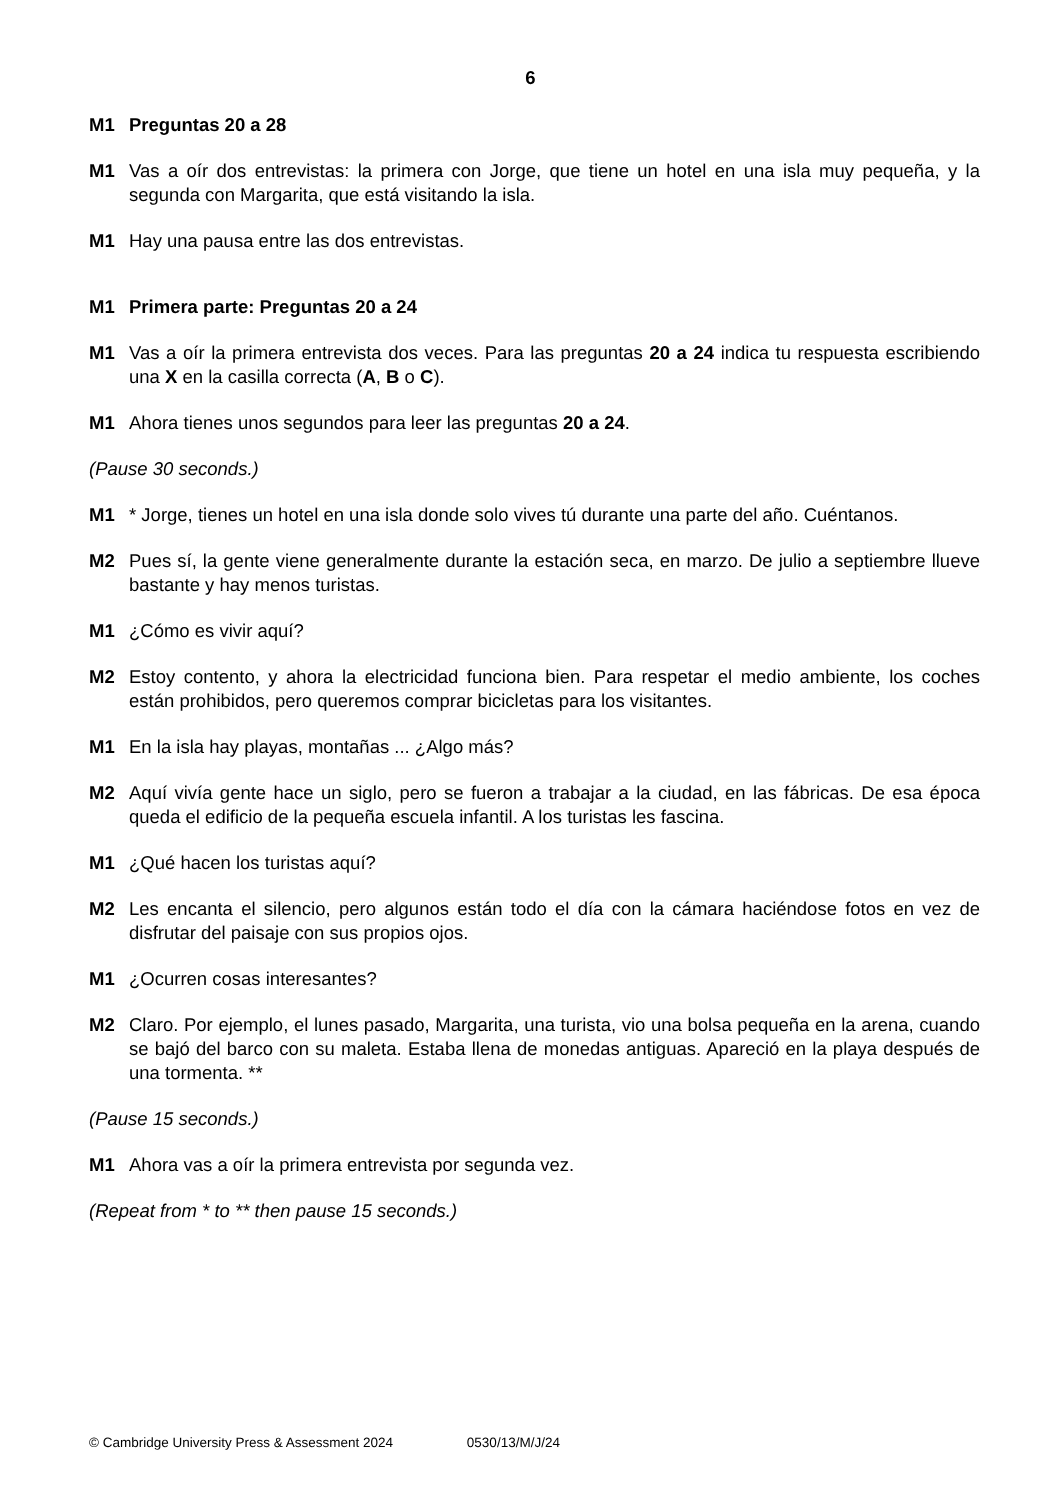6
M1 Preguntas 20 a 28
M1 Vas a oír dos entrevistas: la primera con Jorge, que tiene un hotel en una isla muy pequeña, y la segunda con Margarita, que está visitando la isla.
M1 Hay una pausa entre las dos entrevistas.
M1 Primera parte: Preguntas 20 a 24
M1 Vas a oír la primera entrevista dos veces. Para las preguntas 20 a 24 indica tu respuesta escribiendo una X en la casilla correcta (A, B o C).
M1 Ahora tienes unos segundos para leer las preguntas 20 a 24.
(Pause 30 seconds.)
M1 * Jorge, tienes un hotel en una isla donde solo vives tú durante una parte del año. Cuéntanos.
M2 Pues sí, la gente viene generalmente durante la estación seca, en marzo. De julio a septiembre llueve bastante y hay menos turistas.
M1 ¿Cómo es vivir aquí?
M2 Estoy contento, y ahora la electricidad funciona bien. Para respetar el medio ambiente, los coches están prohibidos, pero queremos comprar bicicletas para los visitantes.
M1 En la isla hay playas, montañas ... ¿Algo más?
M2 Aquí vivía gente hace un siglo, pero se fueron a trabajar a la ciudad, en las fábricas. De esa época queda el edificio de la pequeña escuela infantil. A los turistas les fascina.
M1 ¿Qué hacen los turistas aquí?
M2 Les encanta el silencio, pero algunos están todo el día con la cámara haciéndose fotos en vez de disfrutar del paisaje con sus propios ojos.
M1 ¿Ocurren cosas interesantes?
M2 Claro. Por ejemplo, el lunes pasado, Margarita, una turista, vio una bolsa pequeña en la arena, cuando se bajó del barco con su maleta. Estaba llena de monedas antiguas. Apareció en la playa después de una tormenta. **
(Pause 15 seconds.)
M1 Ahora vas a oír la primera entrevista por segunda vez.
(Repeat from * to ** then pause 15 seconds.)
© Cambridge University Press & Assessment 2024 0530/13/M/J/24